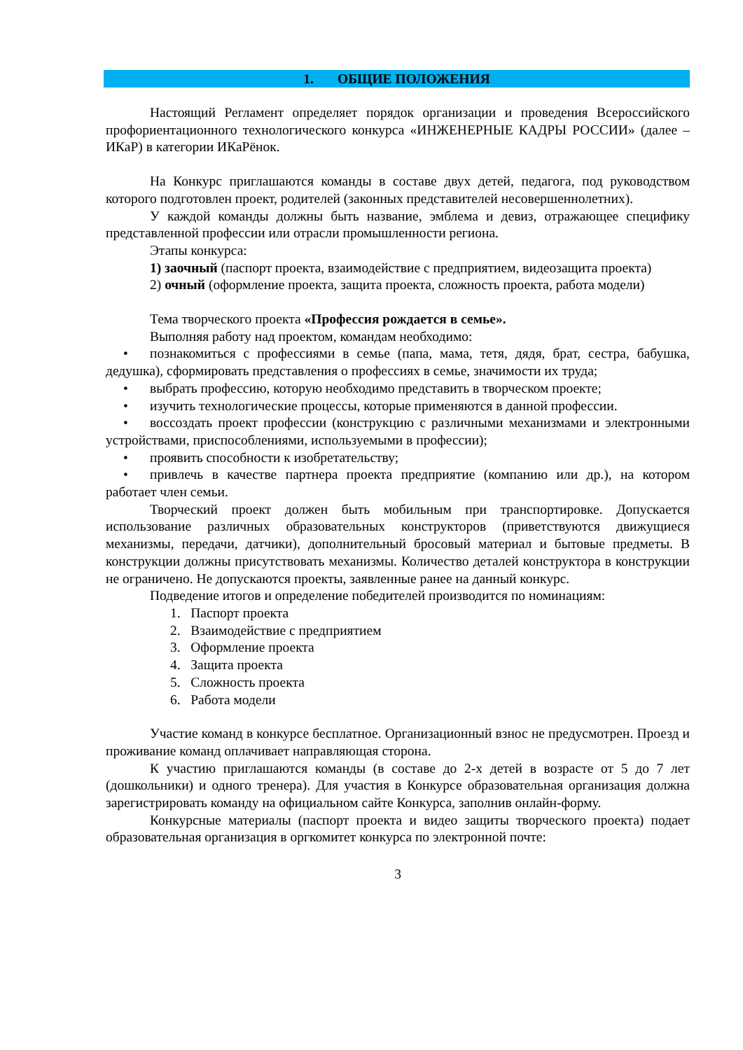1. ОБЩИЕ ПОЛОЖЕНИЯ
Настоящий Регламент определяет порядок организации и проведения Всероссийского профориентационного технологического конкурса «ИНЖЕНЕРНЫЕ КАДРЫ РОССИИ» (далее – ИКаР) в категории ИКаРёнок.
На Конкурс приглашаются команды в составе двух детей, педагога, под руководством которого подготовлен проект, родителей (законных представителей несовершеннолетних).
У каждой команды должны быть название, эмблема и девиз, отражающее специфику представленной профессии или отрасли промышленности региона.
Этапы конкурса:
1) заочный (паспорт проекта, взаимодействие с предприятием, видеозащита проекта)
2) очный (оформление проекта, защита проекта, сложность проекта, работа модели)
Тема творческого проекта «Профессия рождается в семье».
Выполняя работу над проектом, командам необходимо:
• познакомиться с профессиями в семье (папа, мама, тетя, дядя, брат, сестра, бабушка, дедушка), сформировать представления о профессиях в семье, значимости их труда;
• выбрать профессию, которую необходимо представить в творческом проекте;
• изучить технологические процессы, которые применяются в данной профессии.
• воссоздать проект профессии (конструкцию с различными механизмами и электронными устройствами, приспособлениями, используемыми в профессии);
• проявить способности к изобретательству;
• привлечь в качестве партнера проекта предприятие (компанию или др.), на котором работает член семьи.
Творческий проект должен быть мобильным при транспортировке. Допускается использование различных образовательных конструкторов (приветствуются движущиеся механизмы, передачи, датчики), дополнительный бросовый материал и бытовые предметы. В конструкции должны присутствовать механизмы. Количество деталей конструктора в конструкции не ограничено. Не допускаются проекты, заявленные ранее на данный конкурс.
Подведение итогов и определение победителей производится по номинациям:
1. Паспорт проекта
2. Взаимодействие с предприятием
3. Оформление проекта
4. Защита проекта
5. Сложность проекта
6. Работа модели
Участие команд в конкурсе бесплатное. Организационный взнос не предусмотрен. Проезд и проживание команд оплачивает направляющая сторона.
К участию приглашаются команды (в составе до 2-х детей в возрасте от 5 до 7 лет (дошкольники) и одного тренера). Для участия в Конкурсе образовательная организация должна зарегистрировать команду на официальном сайте Конкурса, заполнив онлайн-форму.
Конкурсные материалы (паспорт проекта и видео защиты творческого проекта) подает образовательная организация в оргкомитет конкурса по электронной почте:
3